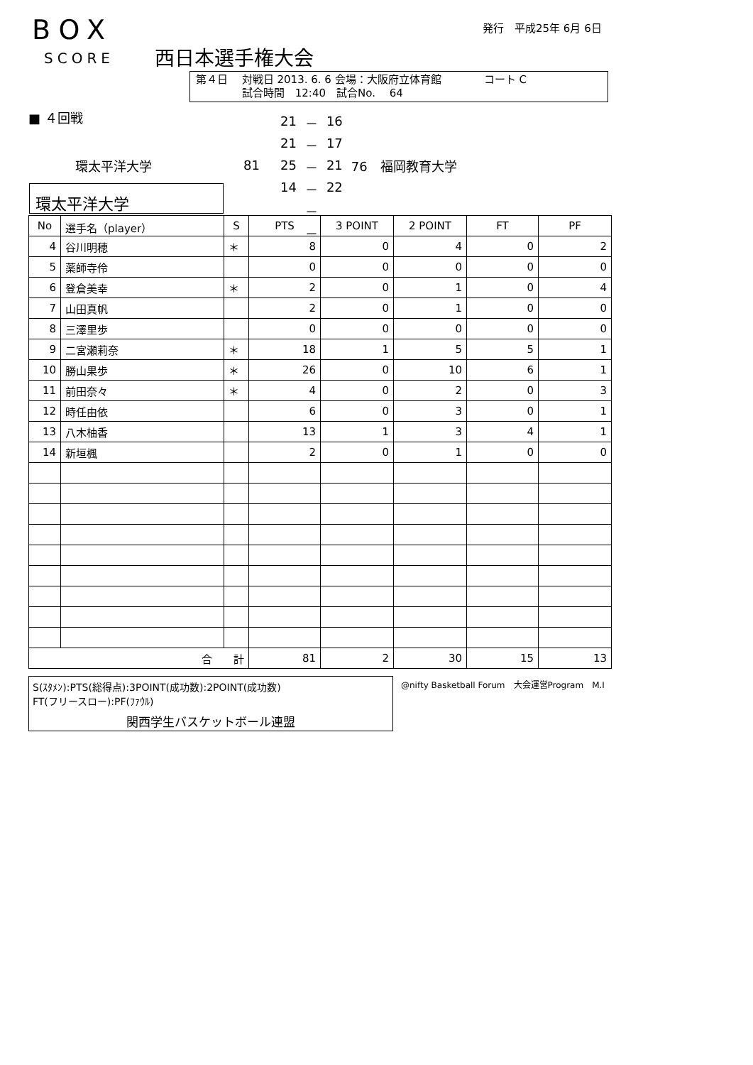BOX
SCORE 西日本選手権大会
発行　平成25年 6月 6日
第４日　 対戦日 2013. 6. 6 会場：大阪府立体育館　　　　コート C
　　　　 試合時間　12:40　試合No.　 64
■ ４回戦
| | | 21 | － | 16 | |
| | | 21 | － | 17 | |
| 環太平洋大学 | 81 | 25 | － | 21 | 76 福岡教育大学 |
| | | 14 | － | 22 | |
| | | | － | | |
| | | | － | | |
環太平洋大学
| No | 選手名（player） | S | PTS | 3 POINT | 2 POINT | FT | PF |
| --- | --- | --- | --- | --- | --- | --- | --- |
| 4 | 谷川明穂 | ＊ | 8 | 0 | 4 | 0 | 2 |
| 5 | 薬師寺伶 | | 0 | 0 | 0 | 0 | 0 |
| 6 | 登倉美幸 | ＊ | 2 | 0 | 1 | 0 | 4 |
| 7 | 山田真帆 | | 2 | 0 | 1 | 0 | 0 |
| 8 | 三澤里歩 | | 0 | 0 | 0 | 0 | 0 |
| 9 | 二宮瀬莉奈 | ＊ | 18 | 1 | 5 | 5 | 1 |
| 10 | 勝山果歩 | ＊ | 26 | 0 | 10 | 6 | 1 |
| 11 | 前田奈々 | ＊ | 4 | 0 | 2 | 0 | 3 |
| 12 | 時任由依 | | 6 | 0 | 3 | 0 | 1 |
| 13 | 八木柚香 | | 13 | 1 | 3 | 4 | 1 |
| 14 | 新垣楓 | | 2 | 0 | 1 | 0 | 0 |
| 合 計 | | | 81 | 2 | 30 | 15 | 13 |
S(ｽﾀﾒﾝ):PTS(総得点):3POINT(成功数):2POINT(成功数)
FT(フリースロー):PF(ﾌｧｳﾙ)
関西学生バスケットボール連盟
@nifty Basketball Forum　大会運営Program　M.I